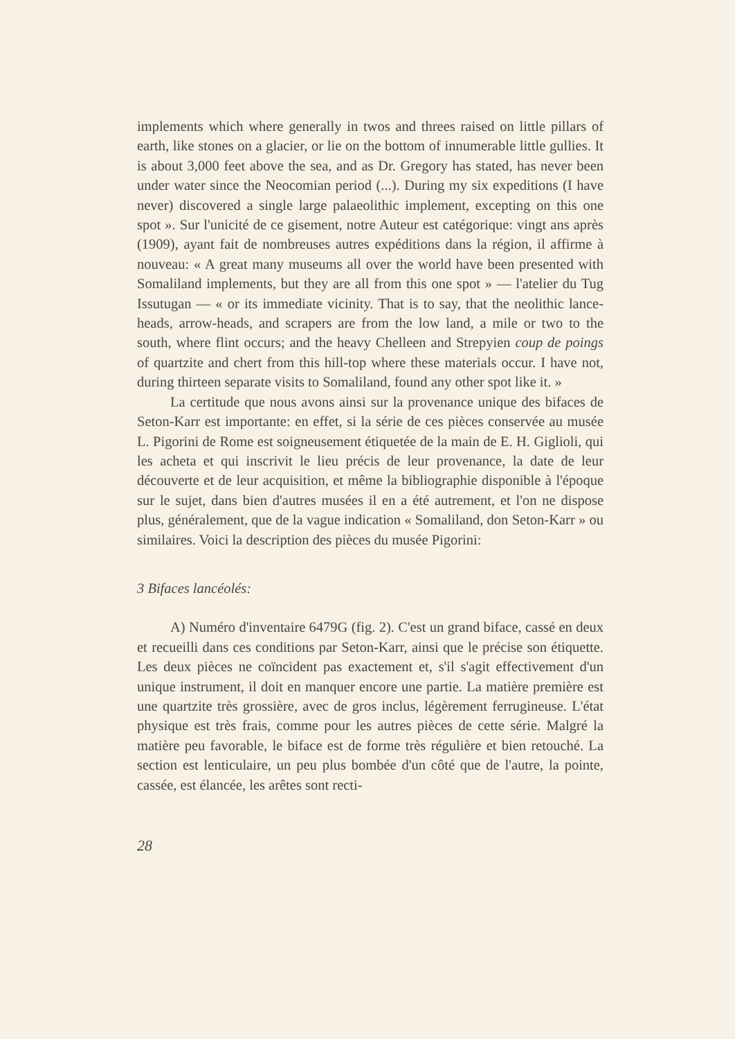implements which where generally in twos and threes raised on little pillars of earth, like stones on a glacier, or lie on the bottom of innumerable little gullies. It is about 3,000 feet above the sea, and as Dr. Gregory has stated, has never been under water since the Neocomian period (...). During my six expeditions (I have never) discovered a single large palaeolithic implement, excepting on this one spot ». Sur l'unicité de ce gisement, notre Auteur est catégorique: vingt ans après (1909), ayant fait de nombreuses autres expéditions dans la région, il affirme à nouveau: « A great many museums all over the world have been presented with Somaliland implements, but they are all from this one spot » — l'atelier du Tug Issutugan — « or its immediate vicinity. That is to say, that the neolithic lance-heads, arrow-heads, and scrapers are from the low land, a mile or two to the south, where flint occurs; and the heavy Chelleen and Strepyien coup de poings of quartzite and chert from this hill-top where these materials occur. I have not, during thirteen separate visits to Somaliland, found any other spot like it. »
La certitude que nous avons ainsi sur la provenance unique des bifaces de Seton-Karr est importante: en effet, si la série de ces pièces conservée au musée L. Pigorini de Rome est soigneusement étiquetée de la main de E. H. Giglioli, qui les acheta et qui inscrivit le lieu précis de leur provenance, la date de leur découverte et de leur acquisition, et même la bibliographie disponible à l'époque sur le sujet, dans bien d'autres musées il en a été autrement, et l'on ne dispose plus, généralement, que de la vague indication « Somaliland, don Seton-Karr » ou similaires. Voici la description des pièces du musée Pigorini:
3 Bifaces lancéolés:
A) Numéro d'inventaire 6479G (fig. 2). C'est un grand biface, cassé en deux et recueilli dans ces conditions par Seton-Karr, ainsi que le précise son étiquette. Les deux pièces ne coïncident pas exactement et, s'il s'agit effectivement d'un unique instrument, il doit en manquer encore une partie. La matière première est une quartzite très grossière, avec de gros inclus, légèrement ferrugineuse. L'état physique est très frais, comme pour les autres pièces de cette série. Malgré la matière peu favorable, le biface est de forme très régulière et bien retouché. La section est lenticulaire, un peu plus bombée d'un côté que de l'autre, la pointe, cassée, est élancée, les arêtes sont recti-
28